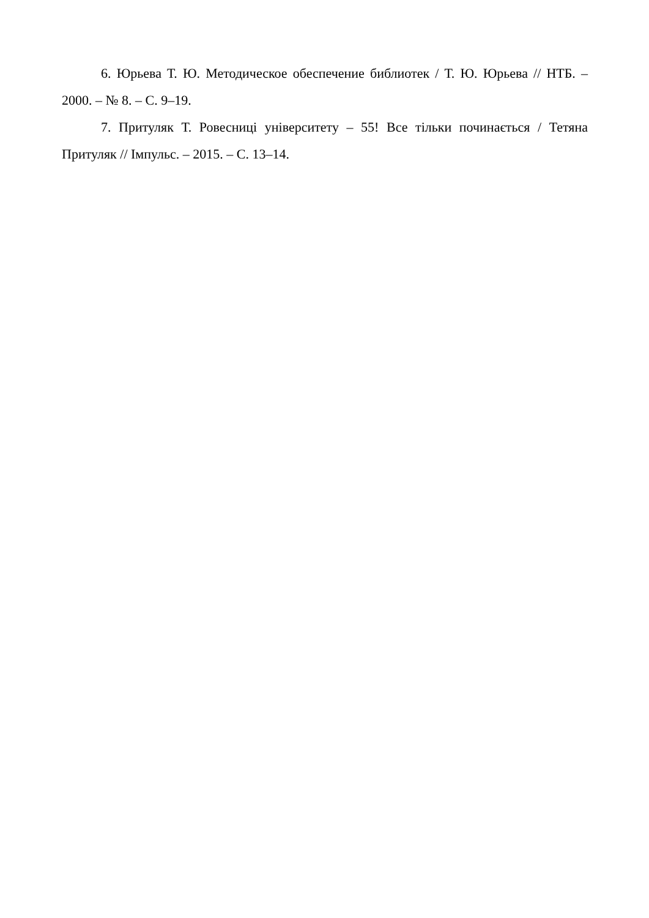6. Юрьева Т. Ю. Методическое обеспечение библиотек / Т. Ю. Юрьева // НТБ. – 2000. – № 8. – С. 9–19.
7. Притуляк Т. Ровесниці університету – 55! Все тільки починається / Тетяна Притуляк // Імпульс. – 2015. – С. 13–14.